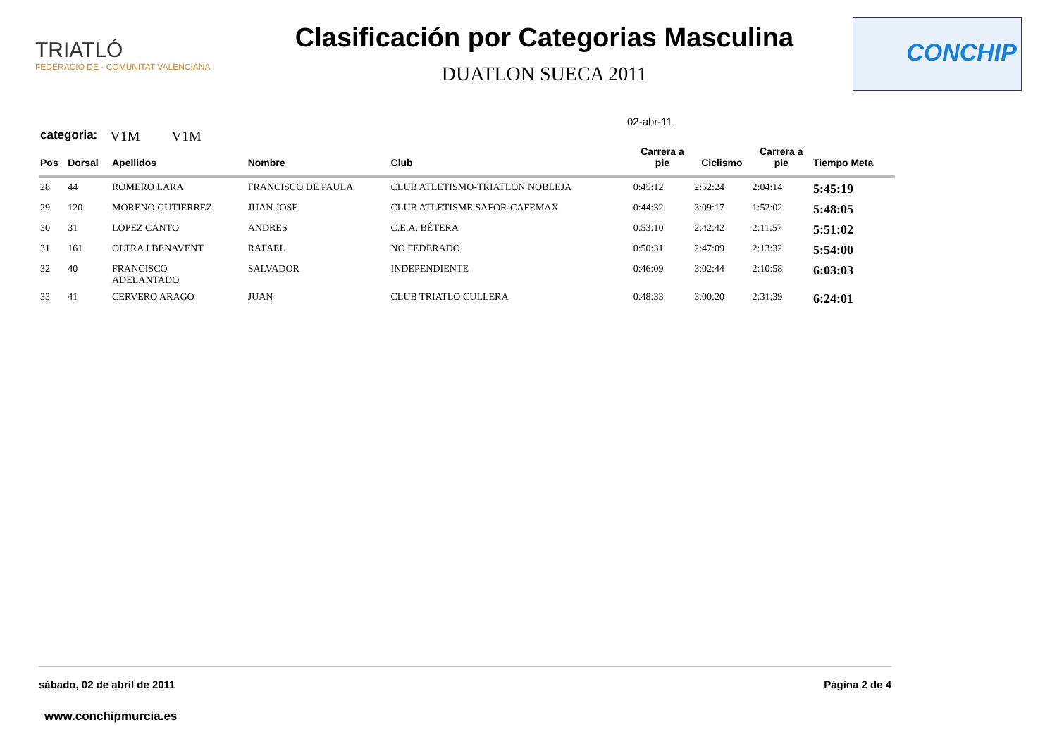TRIATLÓ
FEDERACIÓ DE · COMUNITAT VALENCIANA
Clasificación por Categorias Masculina
DUATLON SUECA 2011
CONCHIP
02-abr-11
categoria: V1M V1M
| Pos | Dorsal | Apellidos | Nombre | Club | Carrera a pie | Ciclismo | Carrera a pie | Tiempo Meta |
| --- | --- | --- | --- | --- | --- | --- | --- | --- |
| 28 | 44 | ROMERO LARA | FRANCISCO DE PAULA | CLUB ATLETISMO-TRIATLON NOBLEJA | 0:45:12 | 2:52:24 | 2:04:14 | 5:45:19 |
| 29 | 120 | MORENO GUTIERREZ | JUAN JOSE | CLUB ATLETISME SAFOR-CAFEMAX | 0:44:32 | 3:09:17 | 1:52:02 | 5:48:05 |
| 30 | 31 | LOPEZ CANTO | ANDRES | C.E.A. BÉTERA | 0:53:10 | 2:42:42 | 2:11:57 | 5:51:02 |
| 31 | 161 | OLTRA I BENAVENT | RAFAEL | NO FEDERADO | 0:50:31 | 2:47:09 | 2:13:32 | 5:54:00 |
| 32 | 40 | FRANCISCO ADELANTADO | SALVADOR | INDEPENDIENTE | 0:46:09 | 3:02:44 | 2:10:58 | 6:03:03 |
| 33 | 41 | CERVERO ARAGO | JUAN | CLUB TRIATLO CULLERA | 0:48:33 | 3:00:20 | 2:31:39 | 6:24:01 |
sábado, 02 de abril de 2011 Página 2 de 4
www.conchipmurcia.es